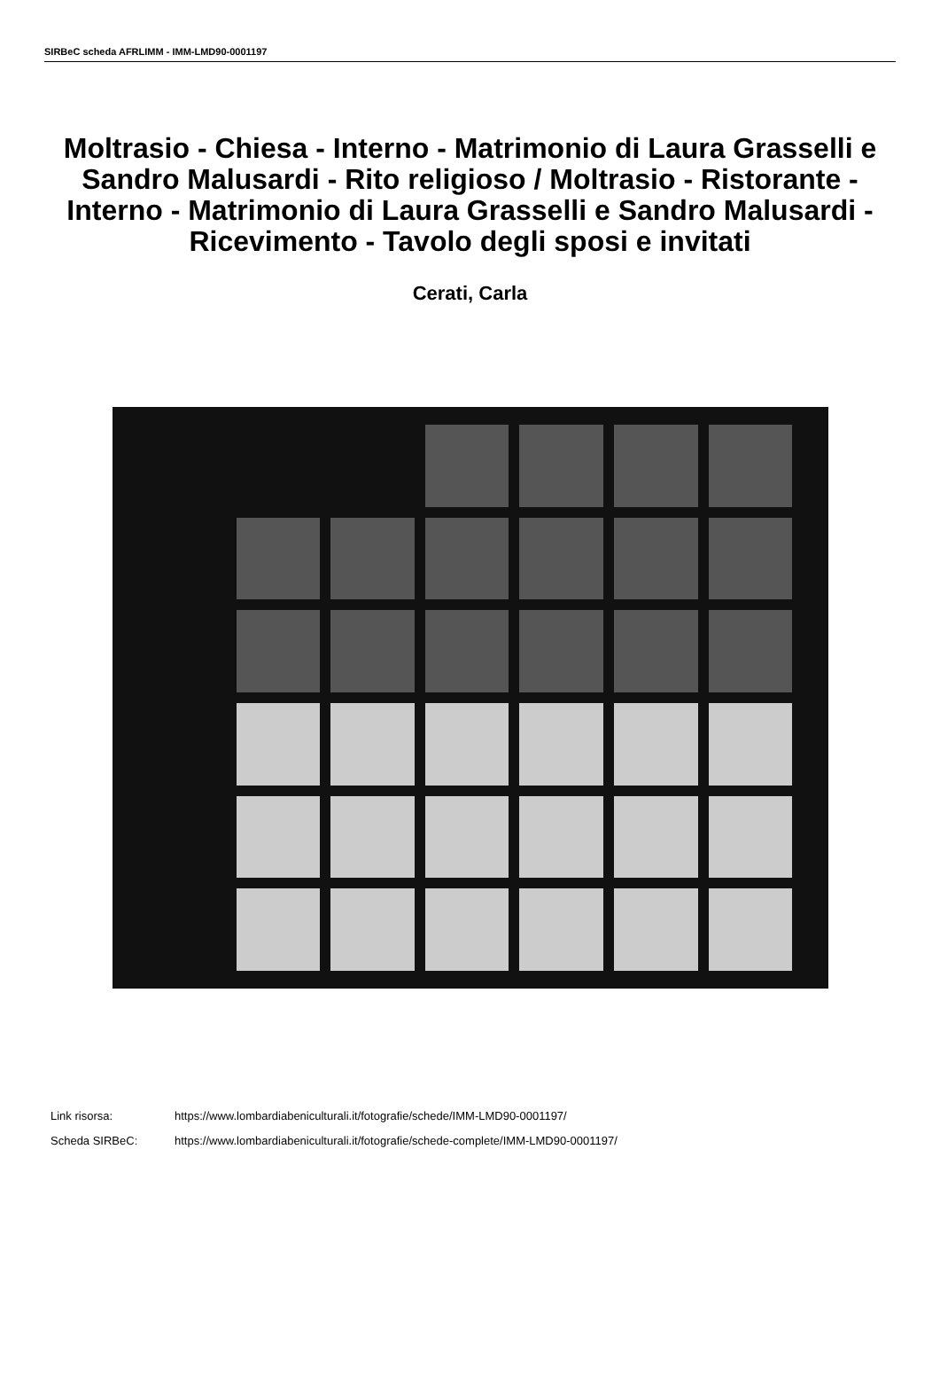SIRBeC scheda AFRLIMM - IMM-LMD90-0001197
Moltrasio - Chiesa - Interno - Matrimonio di Laura Grasselli e Sandro Malusardi - Rito religioso / Moltrasio - Ristorante - Interno - Matrimonio di Laura Grasselli e Sandro Malusardi - Ricevimento - Tavolo degli sposi e invitati
Cerati, Carla
Link risorsa: https://www.lombardiabeniculturali.it/fotografie/schede/IMM-LMD90-0001197/
Scheda SIRBeC: https://www.lombardiabeniculturali.it/fotografie/schede-complete/IMM-LMD90-0001197/